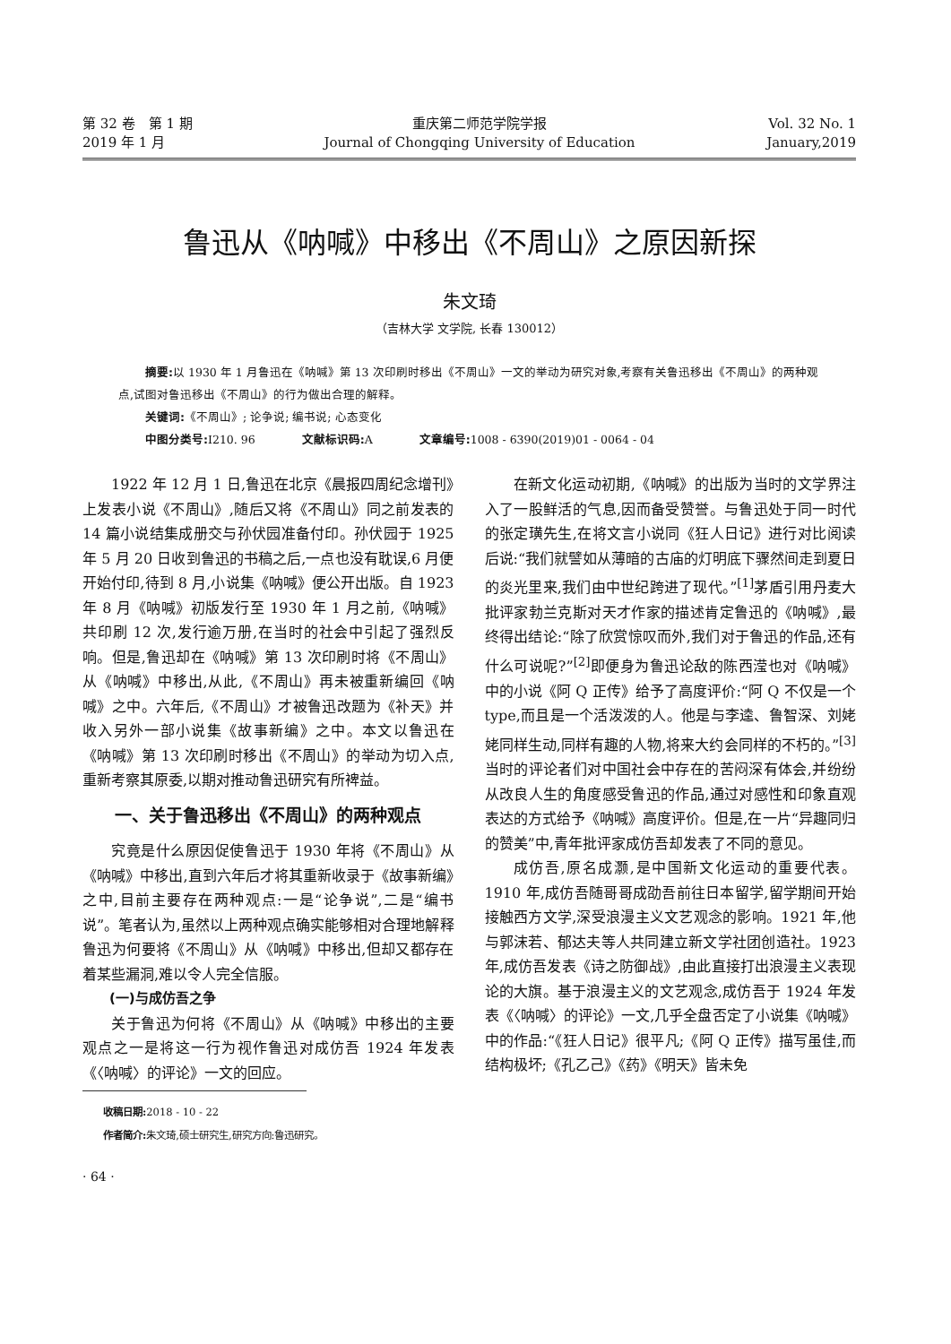第 32 卷　第 1 期
2019 年 1 月
重庆第二师范学院学报
Journal of Chongqing University of Education
Vol. 32 No. 1
January,2019
鲁迅从《呐喊》中移出《不周山》之原因新探
朱文琦
（吉林大学 文学院, 长春 130012）
摘要: 以 1930 年 1 月鲁迅在《呐喊》第 13 次印刷时移出《不周山》一文的举动为研究对象,考察有关鲁迅移出《不周山》的两种观点,试图对鲁迅移出《不周山》的行为做出合理的解释。
关键词:《不周山》; 论争说; 编书说; 心态变化
中图分类号: I210. 96　　　　文献标识码: A　　　　文章编号: 1008 - 6390(2019)01 - 0064 - 04
1922 年 12 月 1 日,鲁迅在北京《晨报四周纪念增刊》上发表小说《不周山》,随后又将《不周山》同之前发表的 14 篇小说结集成册交与孙伏园准备付印。孙伏园于 1925 年 5 月 20 日收到鲁迅的书稿之后,一点也没有耽误,6 月便开始付印,待到 8 月,小说集《呐喊》便公开出版。自 1923 年 8 月《呐喊》初版发行至 1930 年 1 月之前,《呐喊》共印刷 12 次,发行逾万册,在当时的社会中引起了强烈反响。但是,鲁迅却在《呐喊》第 13 次印刷时将《不周山》从《呐喊》中移出,从此,《不周山》再未被重新编回《呐喊》之中。六年后,《不周山》才被鲁迅改题为《补天》并收入另外一部小说集《故事新编》之中。本文以鲁迅在《呐喊》第 13 次印刷时移出《不周山》的举动为切入点,重新考察其原委,以期对推动鲁迅研究有所裨益。
一、关于鲁迅移出《不周山》的两种观点
究竟是什么原因促使鲁迅于 1930 年将《不周山》从《呐喊》中移出,直到六年后才将其重新收录于《故事新编》之中,目前主要存在两种观点:一是“论争说”,二是“编书说”。笔者认为,虽然以上两种观点确实能够相对合理地解释鲁迅为何要将《不周山》从《呐喊》中移出,但却又都存在着某些漏洞,难以令人完全信服。
(一)与成仿吾之争
关于鲁迅为何将《不周山》从《呐喊》中移出的主要观点之一是将这一行为视作鲁迅对成仿吾 1924 年发表《〈呐喊〉的评论》一文的回应。
收稿日期: 2018 - 10 - 22
作者简介: 朱文琦,硕士研究生,研究方向:鲁迅研究。
· 64 ·
在新文化运动初期,《呐喊》的出版为当时的文学界注入了一股鲜活的气息,因而备受赞誉。与鲁迅处于同一时代的张定璜先生,在将文言小说同《狂人日记》进行对比阅读后说:“我们就譬如从薄暗的古庙的灯明底下骤然间走到夏日的炎光里来,我们由中世纪跨进了现代。”<sup>[1]</sup>茅盾引用丹麦大批评家勃兰克斯对天才作家的描述肯定鲁迅的《呐喊》,最终得出结论:“除了欣赏惊叹而外,我们对于鲁迅的作品,还有什么可说呢?”<sup>[2]</sup>即便身为鲁迅论敌的陈西滢也对《呐喊》中的小说《阿 Q 正传》给予了高度评价:“阿 Q 不仅是一个 type,而且是一个活泼泼的人。他是与李逵、鲁智深、刘姥姥同样生动,同样有趣的人物,将来大约会同样的不朽的。”<sup>[3]</sup>当时的评论者们对中国社会中存在的苦闷深有体会,并纷纷从改良人生的角度感受鲁迅的作品,通过对感性和印象直观表达的方式给予《呐喊》高度评价。但是,在一片“异趣同归的赞美”中,青年批评家成仿吾却发表了不同的意见。
成仿吾,原名成灏,是中国新文化运动的重要代表。1910 年,成仿吾随哥哥成劭吾前往日本留学,留学期间开始接触西方文学,深受浪漫主义文艺观念的影响。1921 年,他与郭沫若、郁达夫等人共同建立新文学社团创造社。1923 年,成仿吾发表《诗之防御战》,由此直接打出浪漫主义表现论的大旗。基于浪漫主义的文艺观念,成仿吾于 1924 年发表《〈呐喊〉的评论》一文,几乎全盘否定了小说集《呐喊》中的作品:“《狂人日记》很平凡;《阿 Q 正传》描写虽佳,而结构极坏;《孔乙己》《药》《明天》皆未免